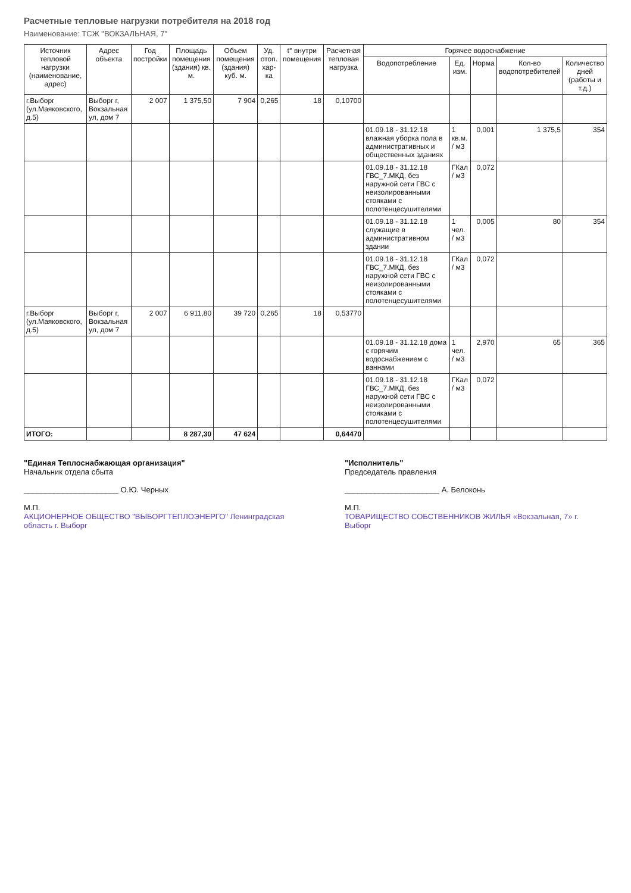Расчетные тепловые нагрузки потребителя на 2018 год
Наименование: ТСЖ "ВОКЗАЛЬНАЯ, 7"
| Источник тепловой нагрузки (наименование, адрес) | Адрес объекта | Год постройки | Площадь помещения (здания) кв. м. | Объем помещения (здания) куб. м. | Уд. отоп. хар-ка | t° внутри помещения | Расчетная тепловая нагрузка | Горячее водоснабжение | | | | |
| --- | --- | --- | --- | --- | --- | --- | --- | --- | --- | --- | --- | --- |
| | | | | | | | | Водопотребление | Ед. изм. | Норма | Кол-во водопотребителей | Количество дней (работы и т.д.) |
| г.Выборг (ул.Маяковского, д.5) | Выборг г, Вокзальная ул, дом 7 | 2 007 | 1 375,50 | 7 904 | 0,265 | 18 | 0,10700 | | | | | |
| | | | | | | | | 01.09.18 - 31.12.18 влажная уборка пола в административных и общественных зданиях | 1 кв.м. / м3 | 0,001 | 1 375,5 | 354 |
| | | | | | | | | 01.09.18 - 31.12.18 ГВС_7.МКД, без наружной сети ГВС с неизолированными стояками с полотенцесушителями | ГКал / м3 | 0,072 | | |
| | | | | | | | | 01.09.18 - 31.12.18 служащие в административном здании | 1 чел. / м3 | 0,005 | 80 | 354 |
| | | | | | | | | 01.09.18 - 31.12.18 ГВС_7.МКД, без наружной сети ГВС с неизолированными стояками с полотенцесушителями | ГКал / м3 | 0,072 | | |
| г.Выборг (ул.Маяковского, д.5) | Выборг г, Вокзальная ул, дом 7 | 2 007 | 6 911,80 | 39 720 | 0,265 | 18 | 0,53770 | | | | | |
| | | | | | | | | 01.09.18 - 31.12.18 дома с горячим водоснабжением с ваннами | 1 чел. / м3 | 2,970 | 65 | 365 |
| | | | | | | | | 01.09.18 - 31.12.18 ГВС_7.МКД, без наружной сети ГВС с неизолированными стояками с полотенцесушителями | ГКал / м3 | 0,072 | | |
| ИТОГО: | | | 8 287,30 | 47 624 | | | 0,64470 | | | | | |
"Единая Теплоснабжающая организация"
Начальник отдела сбыта
______________________ О.Ю. Черных
М.П.
АКЦИОНЕРНОЕ ОБЩЕСТВО "ВЫБОРГТЕПЛОЭНЕРГО" Ленинградская область г. Выборг
"Исполнитель"
Председатель правления
______________________ А. Белоконь
М.П.
ТОВАРИЩЕСТВО СОБСТВЕННИКОВ ЖИЛЬЯ «Вокзальная, 7» г. Выборг